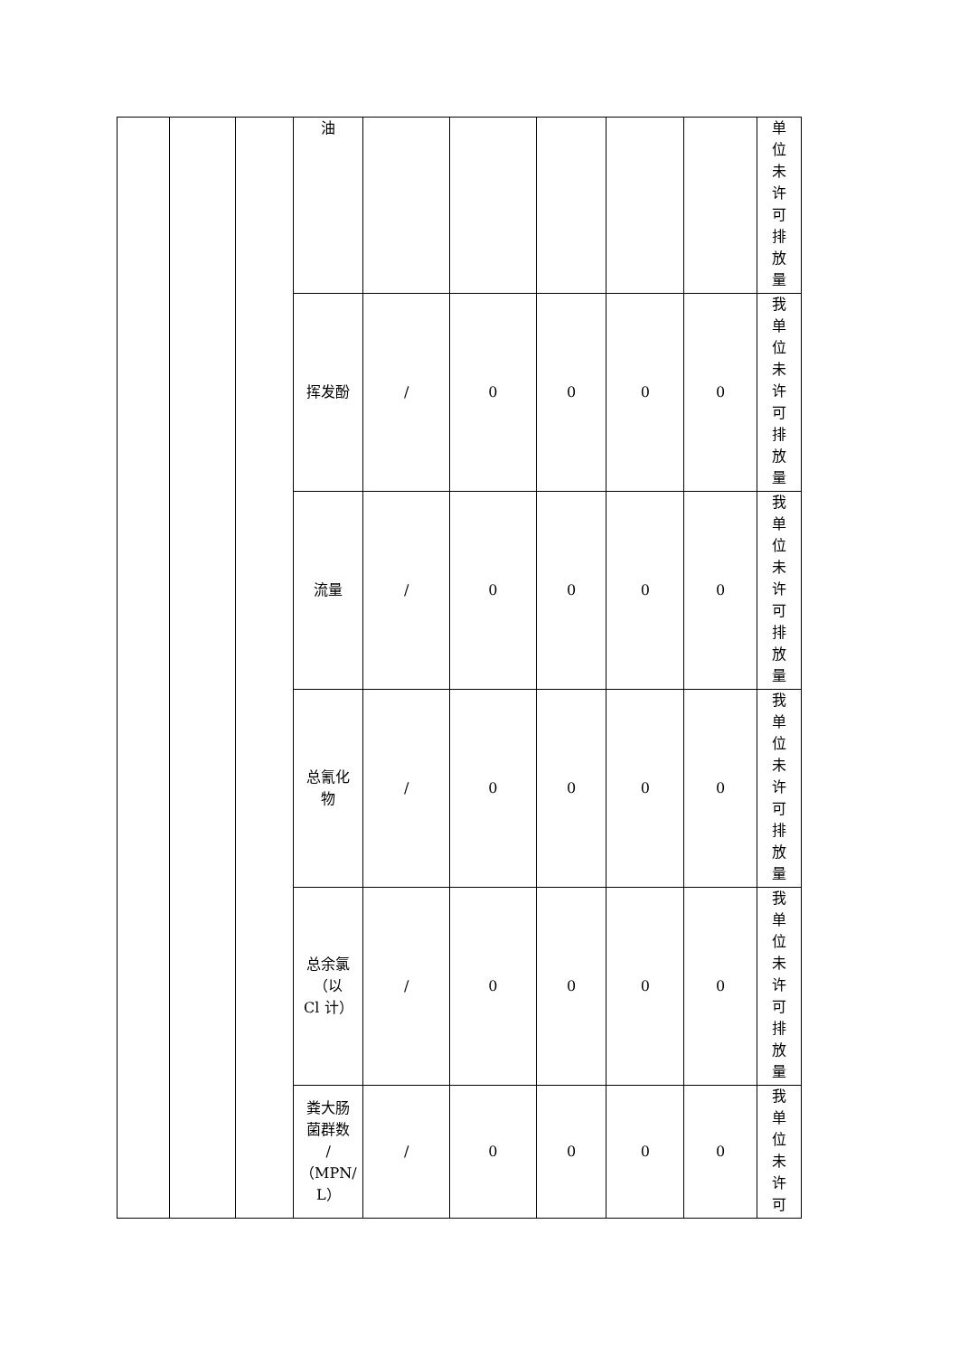| | | | 油 | | | | | | 单位未许可排放量 |
| | | | 挥发酚 | / | 0 | 0 | 0 | 0 | 我单位未许可排放量 |
| | | | 流量 | / | 0 | 0 | 0 | 0 | 我单位未许可排放量 |
| | | | 总氰化 物 | / | 0 | 0 | 0 | 0 | 我单位未许可排放量 |
| | | | 总余氯 （以 Cl 计） | / | 0 | 0 | 0 | 0 | 我单位未许可排放量 |
| | | | 粪大肠 菌群数 / （MPN/ L） | / | 0 | 0 | 0 | 0 | 我单位未许可 |